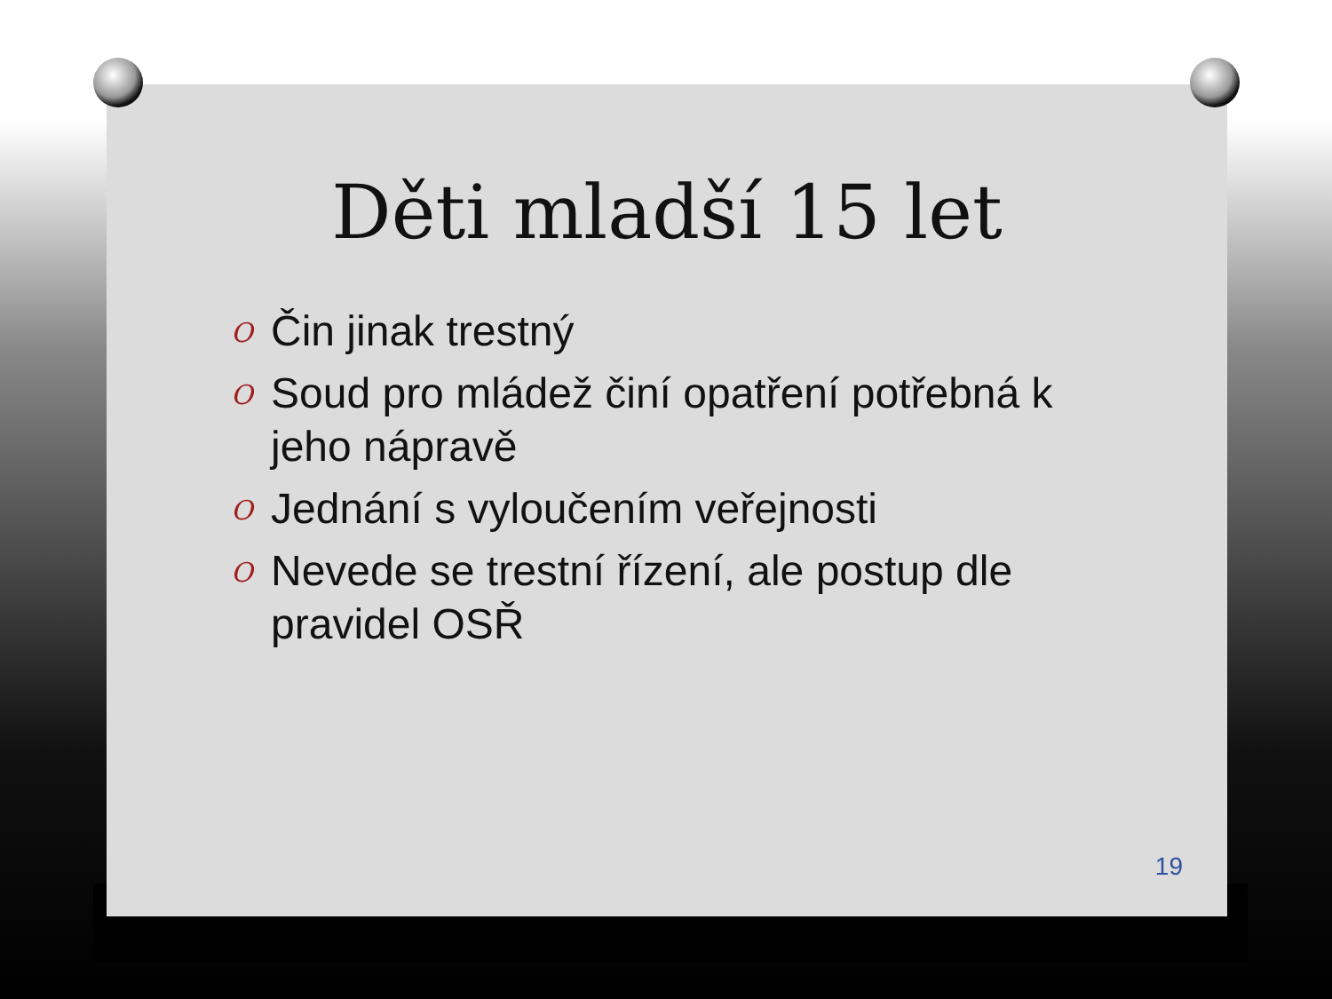Děti mladší 15 let
O Čin jinak trestný
O Soud pro mládež činí opatření potřebná k jeho nápravě
O Jednání s vyloučením veřejnosti
O Nevede se trestní řízení, ale postup dle pravidel OSŘ
19